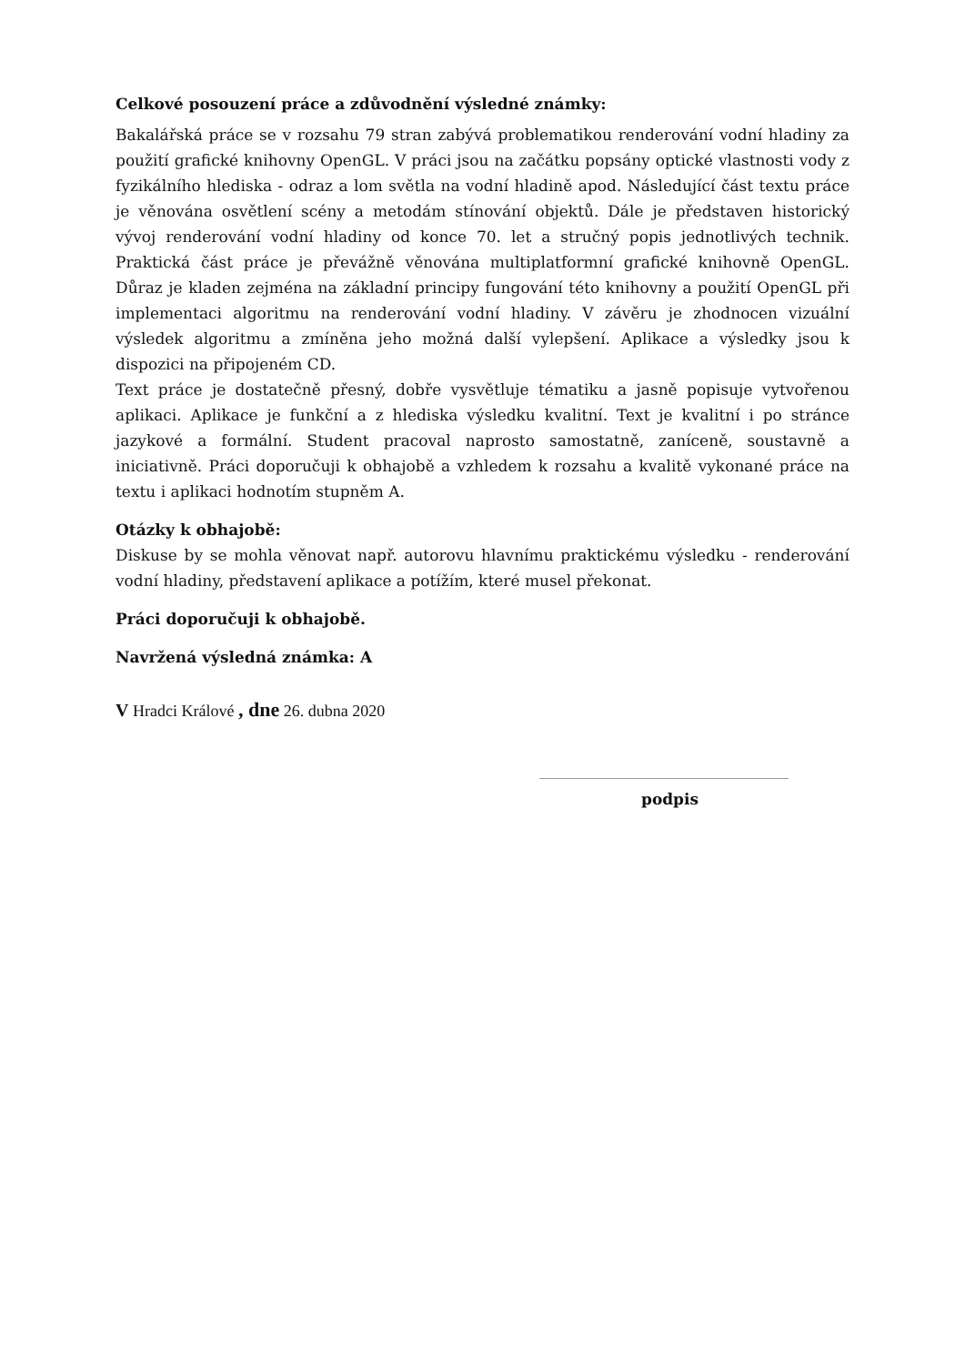Celkové posouzení práce a zdůvodnění výsledné známky:
Bakalářská práce se v rozsahu 79 stran zabývá problematikou renderování vodní hladiny za použití grafické knihovny OpenGL. V práci jsou na začátku popsány optické vlastnosti vody z fyzikálního hlediska - odraz a lom světla na vodní hladině apod. Následující část textu práce je věnována osvětlení scény a metodám stínování objektů. Dále je představen historický vývoj renderování vodní hladiny od konce 70. let a stručný popis jednotlivých technik. Praktická část práce je převážně věnována multiplatformní grafické knihovně OpenGL. Důraz je kladen zejména na základní principy fungování této knihovny a použití OpenGL při implementaci algoritmu na renderování vodní hladiny. V závěru je zhodnocen vizuální výsledek algoritmu a zmíněna jeho možná další vylepšení. Aplikace a výsledky jsou k dispozici na připojeném CD.
Text práce je dostatečně přesný, dobře vysvětluje tématiku a jasně popisuje vytvořenou aplikaci. Aplikace je funkční a z hlediska výsledku kvalitní. Text je kvalitní i po stránce jazykové a formální. Student pracoval naprosto samostatně, zaníceně, soustavně a iniciativně. Práci doporučuji k obhajobě a vzhledem k rozsahu a kvalitě vykonané práce na textu i aplikaci hodnotím stupněm A.
Otázky k obhajobě:
Diskuse by se mohla věnovat např. autorovu hlavnímu praktickému výsledku - renderování vodní hladiny, představení aplikace a potížím, které musel překonat.
Práci doporučuji k obhajobě.
Navržená výsledná známka: A
V Hradci Králové , dne 26. dubna 2020
podpis